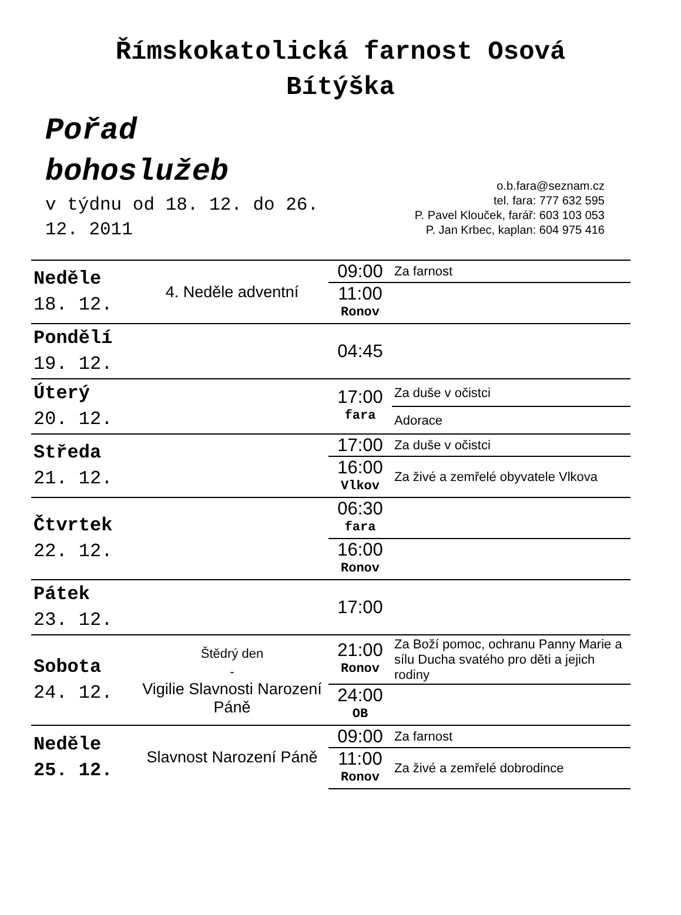Římskokatolická farnost Osová
Bítýška
Pořad
bohoslužeb
v týdnu od 18. 12. do 26. 12. 2011
o.b.fara@seznam.cz
tel. fara: 777 632 595
P. Pavel Klouček, farář: 603 103 053
P. Jan Krbec, kaplan: 604 975 416
| Neděle 18. 12. | 4. Neděle adventní | 09:00 | Za farnost |
| | | 11:00 Ronov | |
| Pondělí 19. 12. | | 04:45 | |
| Úterý 20. 12. | | 17:00 fara | Za duše v očistci |
| | | | Adorace |
| Středa 21. 12. | | 17:00 | Za duše v očistci |
| | | 16:00 Vlkov | Za živé a zemřelé obyvatele Vlkova |
| Čtvrtek 22. 12. | | 06:30 fara | |
| | | 16:00 Ronov | |
| Pátek 23. 12. | | 17:00 | |
| Sobota 24. 12. | Štědrý den - Vigilie Slavnosti Narození Páně | 21:00 Ronov | Za Boží pomoc, ochranu Panny Marie a sílu Ducha svatého pro děti a jejich rodiny |
| | | 24:00 OB | |
| Neděle 25. 12. | Slavnost Narození Páně | 09:00 | Za farnost |
| | | 11:00 Ronov | Za živé a zemřelé dobrodince |